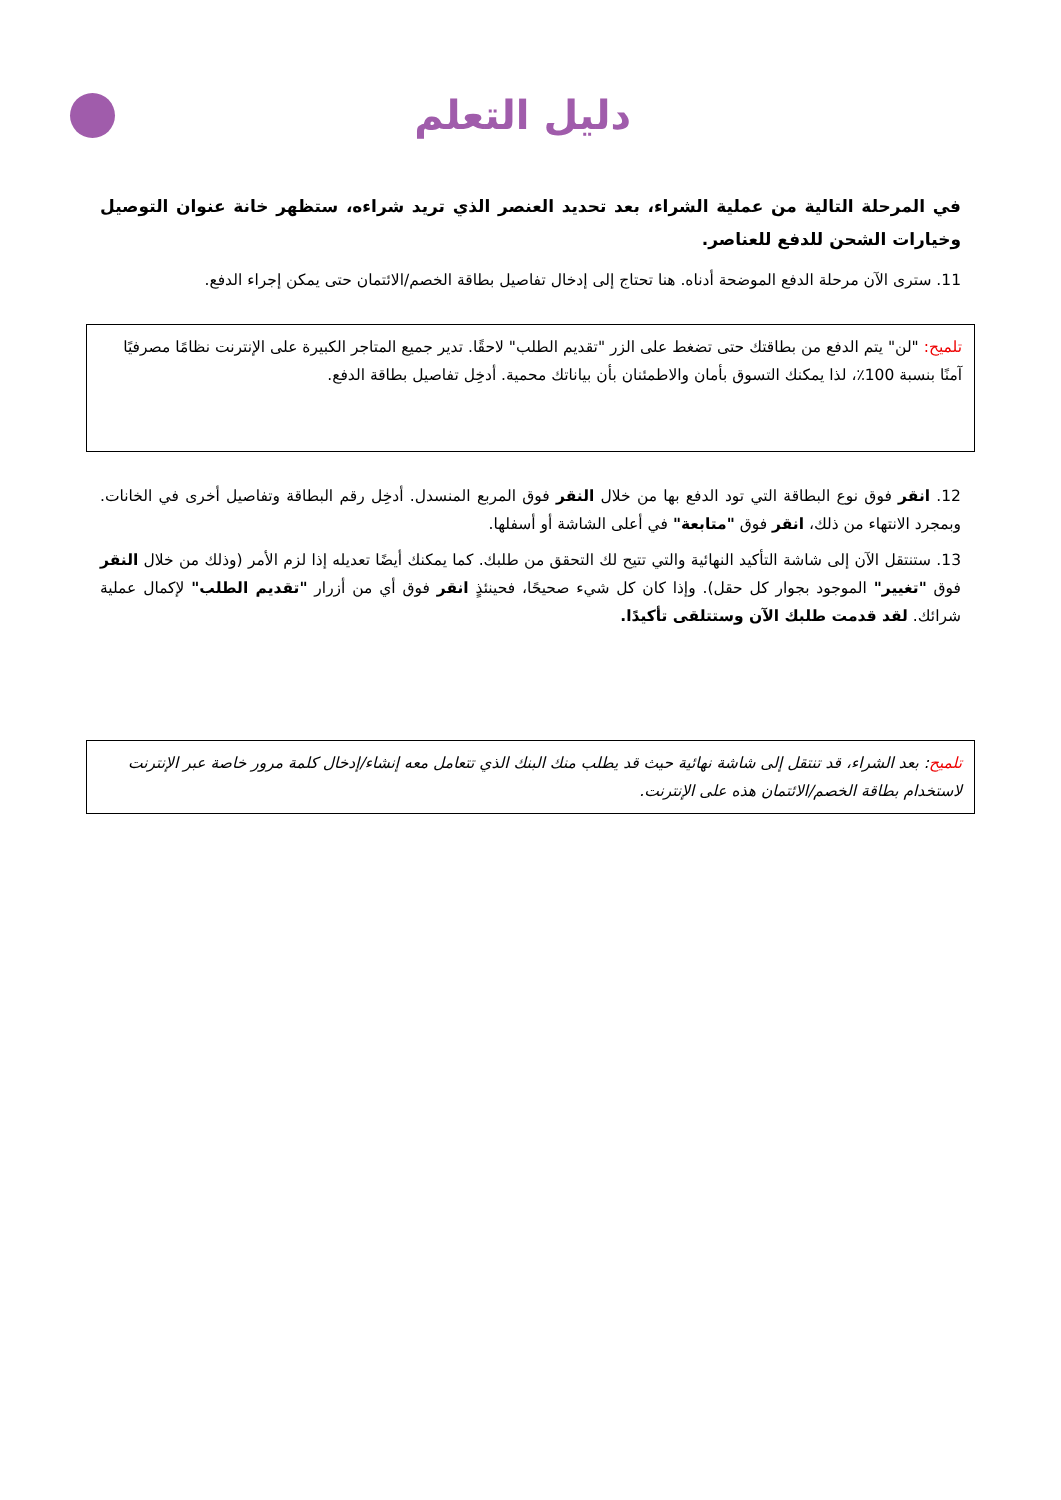دليل التعلم
في المرحلة التالية من عملية الشراء، بعد تحديد العنصر الذي تريد شراءه، ستظهر خانة عنوان التوصيل وخيارات الشحن للدفع للعناصر.
11. سترى الآن مرحلة الدفع الموضحة أدناه. هنا تحتاج إلى إدخال تفاصيل بطاقة الخصم/الائتمان حتى يمكن إجراء الدفع.
تلميح: "لن" يتم الدفع من بطاقتك حتى تضغط على الزر "تقديم الطلب" لاحقًا. تدير جميع المتاجر الكبيرة على الإنترنت نظامًا مصرفيًا آمنًا بنسبة 100٪، لذا يمكنك التسوق بأمان والاطمئنان بأن بياناتك محمية. أدخِل تفاصيل بطاقة الدفع.
12. انقر فوق نوع البطاقة التي تود الدفع بها من خلال النقر فوق المربع المنسدل. أدخِل رقم البطاقة وتفاصيل أخرى في الخانات. وبمجرد الانتهاء من ذلك، انقر فوق "متابعة" في أعلى الشاشة أو أسفلها.
13. ستنتقل الآن إلى شاشة التأكيد النهائية والتي تتيح لك التحقق من طلبك. كما يمكنك أيضًا تعديله إذا لزم الأمر (وذلك من خلال النقر فوق "تغيير" الموجود بجوار كل حقل). وإذا كان كل شيء صحيحًا، فحينئذٍ انقر فوق أي من أزرار "تقديم الطلب" لإكمال عملية شرائك. لقد قدمت طلبك الآن وستتلقى تأكيدًا.
تلميح: بعد الشراء، قد تنتقل إلى شاشة نهائية حيث قد يطلب منك البنك الذي تتعامل معه إنشاء/إدخال كلمة مرور خاصة عبر الإنترنت لاستخدام بطاقة الخصم/الائتمان هذه على الإنترنت.